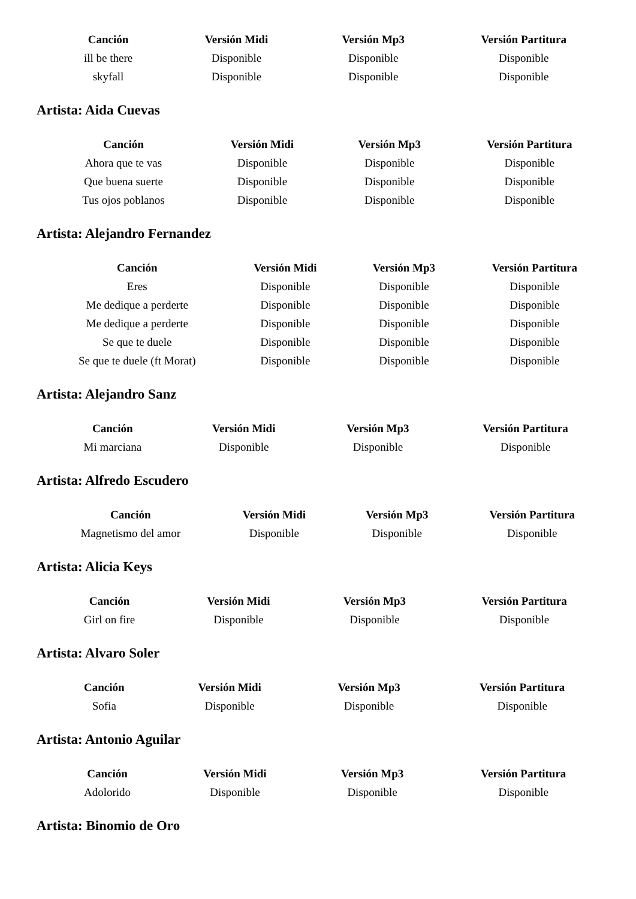| Canción | Versión Midi | Versión Mp3 | Versión Partitura |
| --- | --- | --- | --- |
| ill be there | Disponible | Disponible | Disponible |
| skyfall | Disponible | Disponible | Disponible |
Artista: Aida Cuevas
| Canción | Versión Midi | Versión Mp3 | Versión Partitura |
| --- | --- | --- | --- |
| Ahora que te vas | Disponible | Disponible | Disponible |
| Que buena suerte | Disponible | Disponible | Disponible |
| Tus ojos poblanos | Disponible | Disponible | Disponible |
Artista: Alejandro Fernandez
| Canción | Versión Midi | Versión Mp3 | Versión Partitura |
| --- | --- | --- | --- |
| Eres | Disponible | Disponible | Disponible |
| Me dedique a perderte | Disponible | Disponible | Disponible |
| Me dedique a perderte | Disponible | Disponible | Disponible |
| Se que te duele | Disponible | Disponible | Disponible |
| Se que te duele (ft Morat) | Disponible | Disponible | Disponible |
Artista: Alejandro Sanz
| Canción | Versión Midi | Versión Mp3 | Versión Partitura |
| --- | --- | --- | --- |
| Mi marciana | Disponible | Disponible | Disponible |
Artista: Alfredo Escudero
| Canción | Versión Midi | Versión Mp3 | Versión Partitura |
| --- | --- | --- | --- |
| Magnetismo del amor | Disponible | Disponible | Disponible |
Artista: Alicia Keys
| Canción | Versión Midi | Versión Mp3 | Versión Partitura |
| --- | --- | --- | --- |
| Girl on fire | Disponible | Disponible | Disponible |
Artista: Alvaro Soler
| Canción | Versión Midi | Versión Mp3 | Versión Partitura |
| --- | --- | --- | --- |
| Sofia | Disponible | Disponible | Disponible |
Artista: Antonio Aguilar
| Canción | Versión Midi | Versión Mp3 | Versión Partitura |
| --- | --- | --- | --- |
| Adolorido | Disponible | Disponible | Disponible |
Artista: Binomio de Oro